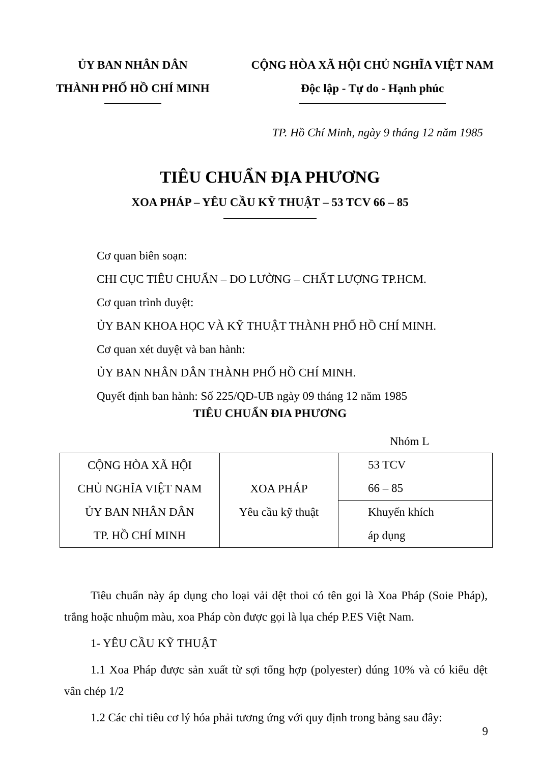ỦY BAN NHÂN DÂN
THÀNH PHỐ HỒ CHÍ MINH
CỘNG HÒA XÃ HỘI CHỦ NGHĨA VIỆT NAM
Độc lập - Tự do - Hạnh phúc
TP. Hồ Chí Minh, ngày 9 tháng 12 năm 1985
TIÊU CHUẨN ĐỊA PHƯƠNG
XOA PHÁP – YÊU CẦU KỸ THUẬT – 53 TCV 66 – 85
Cơ quan biên soạn:
CHI CỤC TIÊU CHUẨN – ĐO LƯỜNG – CHẤT LƯỢNG TP.HCM.
Cơ quan trình duyệt:
ỦY BAN KHOA HỌC VÀ KỸ THUẬT THÀNH PHỐ HỒ CHÍ MINH.
Cơ quan xét duyệt và ban hành:
ỦY BAN NHÂN DÂN THÀNH PHỐ HỒ CHÍ MINH.
Quyết định ban hành: Số 225/QĐ-UB ngày 09 tháng 12 năm 1985
TIÊU CHUẨN ĐIA PHƯƠNG
Nhóm L
| CỘNG HÒA XÃ HỘI CHỦ NGHĨA VIỆT NAM ỦY BAN NHÂN DÂN TP. HỒ CHÍ MINH | XOA PHÁP Yêu cầu kỹ thuật | 53 TCV 66 – 85 |
| | | Khuyến khích áp dụng |
Tiêu chuẩn này áp dụng cho loại vải dệt thoi có tên gọi là Xoa Pháp (Soie Pháp), trắng hoặc nhuộm màu, xoa Pháp còn được gọi là lụa chép P.ES Việt Nam.
1- YÊU CẦU KỸ THUẬT
1.1 Xoa Pháp được sản xuất từ sợi tổng hợp (polyester) dúng 10% và có kiểu dệt vân chép 1/2
1.2 Các chỉ tiêu cơ lý hóa phải tương ứng với quy định trong bảng sau đây:
9